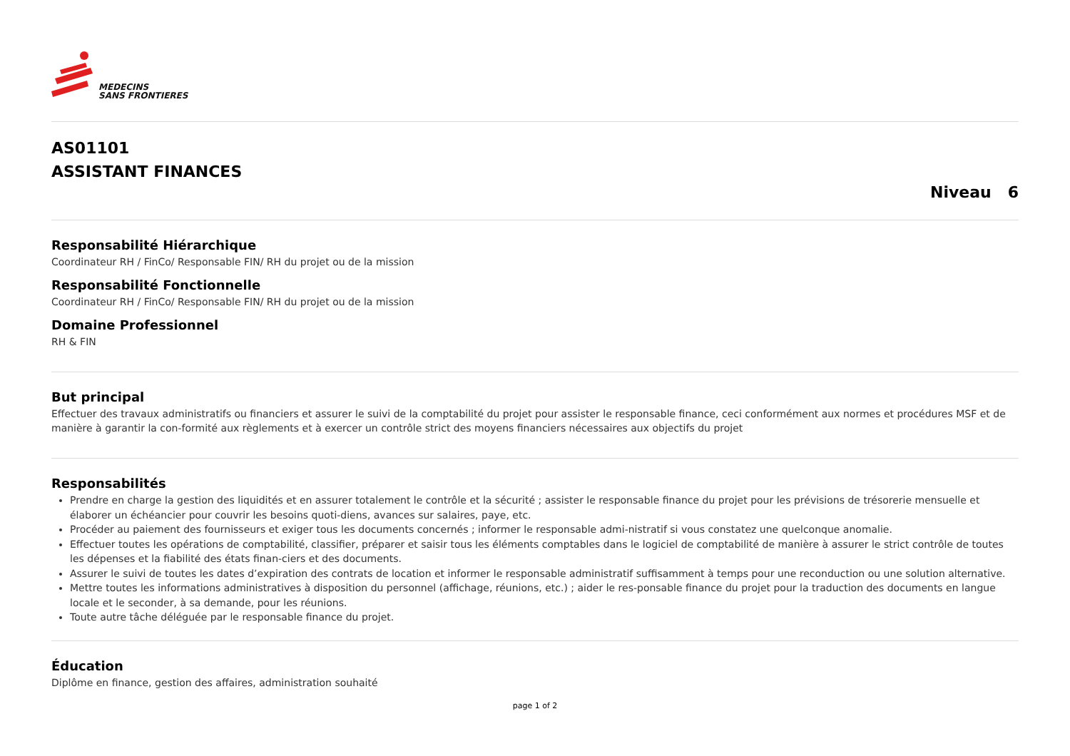MEDECINS
SANS FRONTIERES
AS01101
ASSISTANT FINANCES
Niveau 6
Responsabilité Hiérarchique
Coordinateur RH / FinCo/ Responsable FIN/ RH du projet ou de la mission
Responsabilité Fonctionnelle
Coordinateur RH / FinCo/ Responsable FIN/ RH du projet ou de la mission
Domaine Professionnel
RH & FIN
But principal
Effectuer des travaux administratifs ou financiers et assurer le suivi de la comptabilité du projet pour assister le responsable finance, ceci conformément aux normes et procédures MSF et de manière à garantir la con-formité aux règlements et à exercer un contrôle strict des moyens financiers nécessaires aux objectifs du projet
Responsabilités
Prendre en charge la gestion des liquidités et en assurer totalement le contrôle et la sécurité ; assister le responsable finance du projet pour les prévisions de trésorerie mensuelle et élaborer un échéancier pour couvrir les besoins quoti-diens, avances sur salaires, paye, etc.
Procéder au paiement des fournisseurs et exiger tous les documents concernés ; informer le responsable admi-nistratif si vous constatez une quelconque anomalie.
Effectuer toutes les opérations de comptabilité, classifier, préparer et saisir tous les éléments comptables dans le logiciel de comptabilité de manière à assurer le strict contrôle de toutes les dépenses et la fiabilité des états finan-ciers et des documents.
Assurer le suivi de toutes les dates d’expiration des contrats de location et informer le responsable administratif suffisamment à temps pour une reconduction ou une solution alternative.
Mettre toutes les informations administratives à disposition du personnel (affichage, réunions, etc.) ; aider le res-ponsable finance du projet pour la traduction des documents en langue locale et le seconder, à sa demande, pour les réunions.
Toute autre tâche déléguée par le responsable finance du projet.
Éducation
Diplôme en finance, gestion des affaires, administration souhaité
page 1 of 2